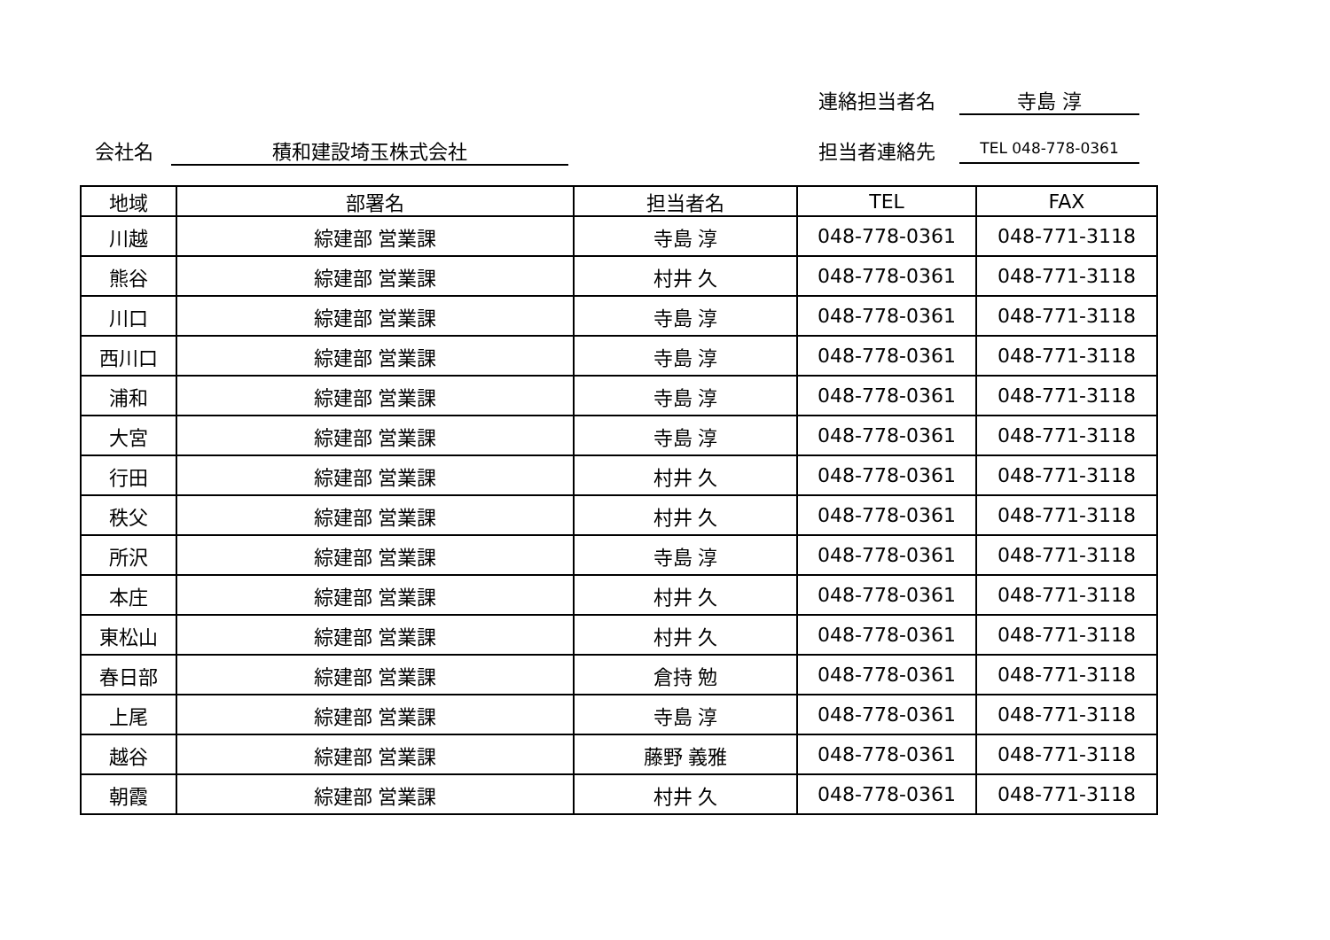連絡担当者名 寺島 淳
会社名 積和建設埼玉株式会社 担当者連絡先 TEL 048-778-0361
| 地域 | 部署名 | 担当者名 | TEL | FAX |
| --- | --- | --- | --- | --- |
| 川越 | 綜建部 営業課 | 寺島 淳 | 048-778-0361 | 048-771-3118 |
| 熊谷 | 綜建部 営業課 | 村井 久 | 048-778-0361 | 048-771-3118 |
| 川口 | 綜建部 営業課 | 寺島 淳 | 048-778-0361 | 048-771-3118 |
| 西川口 | 綜建部 営業課 | 寺島 淳 | 048-778-0361 | 048-771-3118 |
| 浦和 | 綜建部 営業課 | 寺島 淳 | 048-778-0361 | 048-771-3118 |
| 大宮 | 綜建部 営業課 | 寺島 淳 | 048-778-0361 | 048-771-3118 |
| 行田 | 綜建部 営業課 | 村井 久 | 048-778-0361 | 048-771-3118 |
| 秩父 | 綜建部 営業課 | 村井 久 | 048-778-0361 | 048-771-3118 |
| 所沢 | 綜建部 営業課 | 寺島 淳 | 048-778-0361 | 048-771-3118 |
| 本庄 | 綜建部 営業課 | 村井 久 | 048-778-0361 | 048-771-3118 |
| 東松山 | 綜建部 営業課 | 村井 久 | 048-778-0361 | 048-771-3118 |
| 春日部 | 綜建部 営業課 | 倉持 勉 | 048-778-0361 | 048-771-3118 |
| 上尾 | 綜建部 営業課 | 寺島 淳 | 048-778-0361 | 048-771-3118 |
| 越谷 | 綜建部 営業課 | 藤野 義雅 | 048-778-0361 | 048-771-3118 |
| 朝霞 | 綜建部 営業課 | 村井 久 | 048-778-0361 | 048-771-3118 |